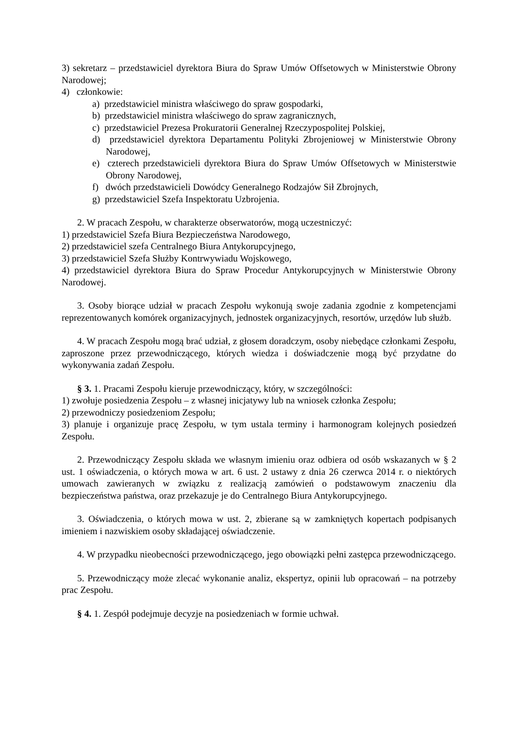3) sekretarz – przedstawiciel dyrektora Biura do Spraw Umów Offsetowych w Ministerstwie Obrony Narodowej;
4) członkowie:
a) przedstawiciel ministra właściwego do spraw gospodarki,
b) przedstawiciel ministra właściwego do spraw zagranicznych,
c) przedstawiciel Prezesa Prokuratorii Generalnej Rzeczypospolitej Polskiej,
d) przedstawiciel dyrektora Departamentu Polityki Zbrojeniowej w Ministerstwie Obrony Narodowej,
e) czterech przedstawicieli dyrektora Biura do Spraw Umów Offsetowych w Ministerstwie Obrony Narodowej,
f) dwóch przedstawicieli Dowódcy Generalnego Rodzajów Sił Zbrojnych,
g) przedstawiciel Szefa Inspektoratu Uzbrojenia.
2. W pracach Zespołu, w charakterze obserwatorów, mogą uczestniczyć:
1) przedstawiciel Szefa Biura Bezpieczeństwa Narodowego,
2) przedstawiciel szefa Centralnego Biura Antykorupcyjnego,
3) przedstawiciel Szefa Służby Kontrwywiadu Wojskowego,
4) przedstawiciel dyrektora Biura do Spraw Procedur Antykorupcyjnych w Ministerstwie Obrony Narodowej.
3. Osoby biorące udział w pracach Zespołu wykonują swoje zadania zgodnie z kompetencjami reprezentowanych komórek organizacyjnych, jednostek organizacyjnych, resortów, urzędów lub służb.
4. W pracach Zespołu mogą brać udział, z głosem doradczym, osoby niebędące członkami Zespołu, zaproszone przez przewodniczącego, których wiedza i doświadczenie mogą być przydatne do wykonywania zadań Zespołu.
§ 3. 1. Pracami Zespołu kieruje przewodniczący, który, w szczególności:
1) zwołuje posiedzenia Zespołu – z własnej inicjatywy lub na wniosek członka Zespołu;
2) przewodniczy posiedzeniom Zespołu;
3) planuje i organizuje pracę Zespołu, w tym ustala terminy i harmonogram kolejnych posiedzeń Zespołu.
2. Przewodniczący Zespołu składa we własnym imieniu oraz odbiera od osób wskazanych w § 2 ust. 1 oświadczenia, o których mowa w art. 6 ust. 2 ustawy z dnia 26 czerwca 2014 r. o niektórych umowach zawieranych w związku z realizacją zamówień o podstawowym znaczeniu dla bezpieczeństwa państwa, oraz przekazuje je do Centralnego Biura Antykorupcyjnego.
3. Oświadczenia, o których mowa w ust. 2, zbierane są w zamkniętych kopertach podpisanych imieniem i nazwiskiem osoby składającej oświadczenie.
4. W przypadku nieobecności przewodniczącego, jego obowiązki pełni zastępca przewodniczącego.
5. Przewodniczący może zlecać wykonanie analiz, ekspertyz, opinii lub opracowań – na potrzeby prac Zespołu.
§ 4. 1. Zespół podejmuje decyzje na posiedzeniach w formie uchwał.